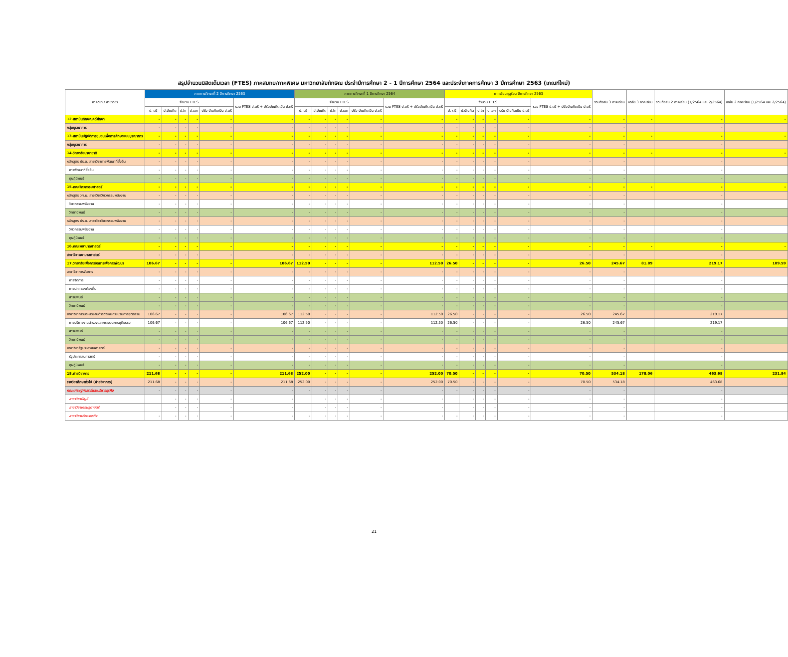สรุปจำนวนนิสิตเต็มเวลา (FTES) ภาคสมทบ/ภาคพิเศษ มหาวิทยาลัยทักษิณ ประจำปีการศึกษา 2 - 1 ปีการศึกษา 2564 และประจำภาคการศึกษา 3 ปีการศึกษา 2563 (เกณฑ์ใหม่)
| ภาควิชา / สาขาวิชา | ภาคการศึกษาที่ 2 ปีการศึกษา 2563 | | | | | | ภาคการศึกษาที่ 1 ปีการศึกษา 2564 | | | | | | ภาคเรียนฤดูร้อน ปีการศึกษา 2563 | | | | | | รวมทั้งสิ้น 3 ภาคเรียน | เฉลี่ย 3 ภาคเรียน | รวมทั้งสิ้น 2 ภาคเรียน (1/2564 และ 2/2564) | เฉลี่ย 2 ภาคเรียน (1/2564 และ 2/2564) |
| --- | --- | --- | --- | --- | --- | --- | --- | --- | --- | --- | --- | --- | --- | --- | --- | --- | --- | --- | --- | --- | --- | --- |
| | จำนวน FTES | | | | | รวม FTES ป.ตรี + ปรับบัณฑิตเป็น ป.ตรี | จำนวน FTES | | | | | รวม FTES ป.ตรี + ปรับบัณฑิตเป็น ป.ตรี | จำนวน FTES | | | | | รวม FTES ป.ตรี + ปรับบัณฑิตเป็น ป.ตรี | | | | |
| | ป. ตรี | ป.บัณฑิต | ป.โท | ป.เอก | ปรับ บัณฑิตเป็น ป.ตรี | | ป. ตรี | ป.บัณฑิต | ป.โท | ป.เอก | ปรับ บัณฑิตเป็น ป.ตรี | | ป. ตรี | ป.บัณฑิต | ป.โท | ป.เอก | ปรับ บัณฑิตเป็น ป.ตรี | | | | | |
| 12.สถาบันทักษิณคดีศึกษา | - | - | - | - | - | - | - | - | - | - | - | - | - | - | - | - | - | - | - | - | - | - |
| กลุ่มบูรณาการ | - | - | - | - | - | - | - | - | - | - | - | - | - | - | - | - | - | - | - | | - | |
| 13.สถาบันปฏิบัติการชุมชนเพื่อการศึกษาแบบบูรณาการ | - | - | - | - | - | - | - | - | - | - | - | - | - | - | - | - | - | - | - | - | - | - |
| กลุ่มบูรณาการ | - | - | - | - | - | - | - | - | - | - | - | - | - | - | - | - | - | - | - | | - | |
| 14.วิทยาลัยนานาชาติ | - | - | - | - | - | - | - | - | - | - | - | - | - | - | - | - | - | - | - | - | - | - |
| หลักสูตร ปร.ด. สาขาวิชาการพัฒนาที่ยั่งยืน | - | - | - | - | - | - | - | - | - | - | - | - | - | - | - | - | - | - | - | | - | |
| การพัฒนาที่ยั่งยืน | - | - | - | - | - | - | - | - | - | - | - | - | - | - | - | - | - | - | - | | - | |
| ดุษฎีนิพนธ์ | - | - | - | - | - | - | - | - | - | - | - | - | - | - | - | - | - | - | - | | - | |
| 15.คณะวิศวกรรมศาสตร์ | - | - | - | - | - | - | - | - | - | - | - | - | - | - | - | - | - | - | - | - | - | - |
| หลักสูตร วศ.ม. สาขาวิชาวิศวกรรมพลังงาน | - | - | - | - | - | - | - | - | - | - | - | - | - | - | - | - | - | - | - | | - | |
| วิศวกรรมพลังงาน | - | - | - | - | - | - | - | - | - | - | - | - | - | - | - | - | - | - | - | | - | |
| วิทยานิพนธ์ | - | - | - | - | - | - | - | - | - | - | - | - | - | - | - | - | - | - | - | | - | |
| หลักสูตร ปร.ด. สาขาวิชาวิศวกรรมพลังงาน | - | - | - | - | - | - | - | - | - | - | - | - | - | - | - | - | - | - | - | | - | |
| วิศวกรรมพลังงาน | - | - | - | - | - | - | - | - | - | - | - | - | - | - | - | - | - | - | - | | - | |
| ดุษฎีนิพนธ์ | - | - | - | - | - | - | - | - | - | - | - | - | - | - | - | - | - | - | - | | - | |
| 16.คณะพยาบาลศาสตร์ | - | - | - | - | - | - | - | - | - | - | - | - | - | - | - | - | - | - | - | - | - | - |
| สาขาวิชาพยาบาลศาสตร์ | - | - | - | - | - | - | - | - | - | - | - | - | - | - | - | - | - | - | - | | - | |
| 17.วิทยาลัยเพื่อการจัดการเพื่อการพัฒนา | 106.67 | - | - | - | - | 106.67 | 112.50 | - | - | - | - | 112.50 | 26.50 | - | - | - | - | 26.50 | 245.67 | 81.89 | 219.17 | 109.59 |
| สาขาวิชาการจัดการ | - | - | - | - | - | - | - | - | - | - | - | - | - | - | - | - | - | - | - | | - | |
| การจัดการ | - | - | - | - | - | - | - | - | - | - | - | - | - | - | - | - | - | - | - | | - | |
| การปกครองท้องถิ่น | - | - | - | - | - | - | - | - | - | - | - | - | - | - | - | - | - | - | - | | - | |
| สารนิพนธ์ | - | - | - | - | - | - | - | - | - | - | - | - | - | - | - | - | - | - | - | | - | |
| วิทยานิพนธ์ | - | - | - | - | - | - | - | - | - | - | - | - | - | - | - | - | - | - | - | | - | |
| สาขาวิชาการบริหารงานตำรวจและกระบวนการยุติธรรม | 106.67 | - | - | - | - | 106.67 | 112.50 | - | - | - | - | 112.50 | 26.50 | - | - | - | - | 26.50 | 245.67 | | 219.17 | |
| การบริหารงานตำรวจและกระบวนการยุติธรรม | 106.67 | - | - | - | - | 106.67 | 112.50 | - | - | - | - | 112.50 | 26.50 | - | - | - | - | 26.50 | 245.67 | | 219.17 | |
| สารนิพนธ์ | - | - | - | - | - | - | - | - | - | - | - | - | - | - | - | - | - | - | - | | - | |
| วิทยานิพนธ์ | - | - | - | - | - | - | - | - | - | - | - | - | - | - | - | - | - | - | - | | - | |
| สาขาวิชารัฐประศาสนศาสตร์ | - | - | - | - | - | - | - | - | - | - | - | - | - | - | - | - | - | - | - | | - | |
| รัฐประศาสนศาสตร์ | - | - | - | - | - | - | - | - | - | - | - | - | - | - | - | - | - | - | - | | - | |
| ดุษฎีนิพนธ์ | - | - | - | - | - | - | - | - | - | - | - | - | - | - | - | - | - | - | - | | - | |
| 18.ฝ่ายวิชาการ | 211.68 | - | - | - | - | 211.68 | 252.00 | - | - | - | - | 252.00 | 70.50 | - | - | - | - | 70.50 | 534.18 | 178.06 | 463.68 | 231.84 |
| รายวิชาศึกษาทั่วไป (ฝ่ายวิชาการ) | 211.68 | - | - | - | - | 211.68 | 252.00 | - | - | - | - | 252.00 | 70.50 | - | - | - | - | 70.50 | 534.18 | | 463.68 | |
| คณะเศรษฐศาสตร์และบริหารธุรกิจ | - | - | - | - | - | - | - | - | - | - | - | - | - | - | - | - | - | - | - | | - | |
| สาขาวิชาบัญชี | | - | - | - | - | - | | - | - | - | - | - | | - | - | - | - | - | - | | - | |
| สาขาวิชาเศรษฐศาสตร์ | | - | - | - | - | - | | - | - | - | - | - | | - | - | - | - | - | - | | - | |
| สาขาวิชาบริหารธุรกิจ | - | - | - | - | - | - | - | - | - | - | - | - | - | - | - | - | - | - | - | | - | |
21